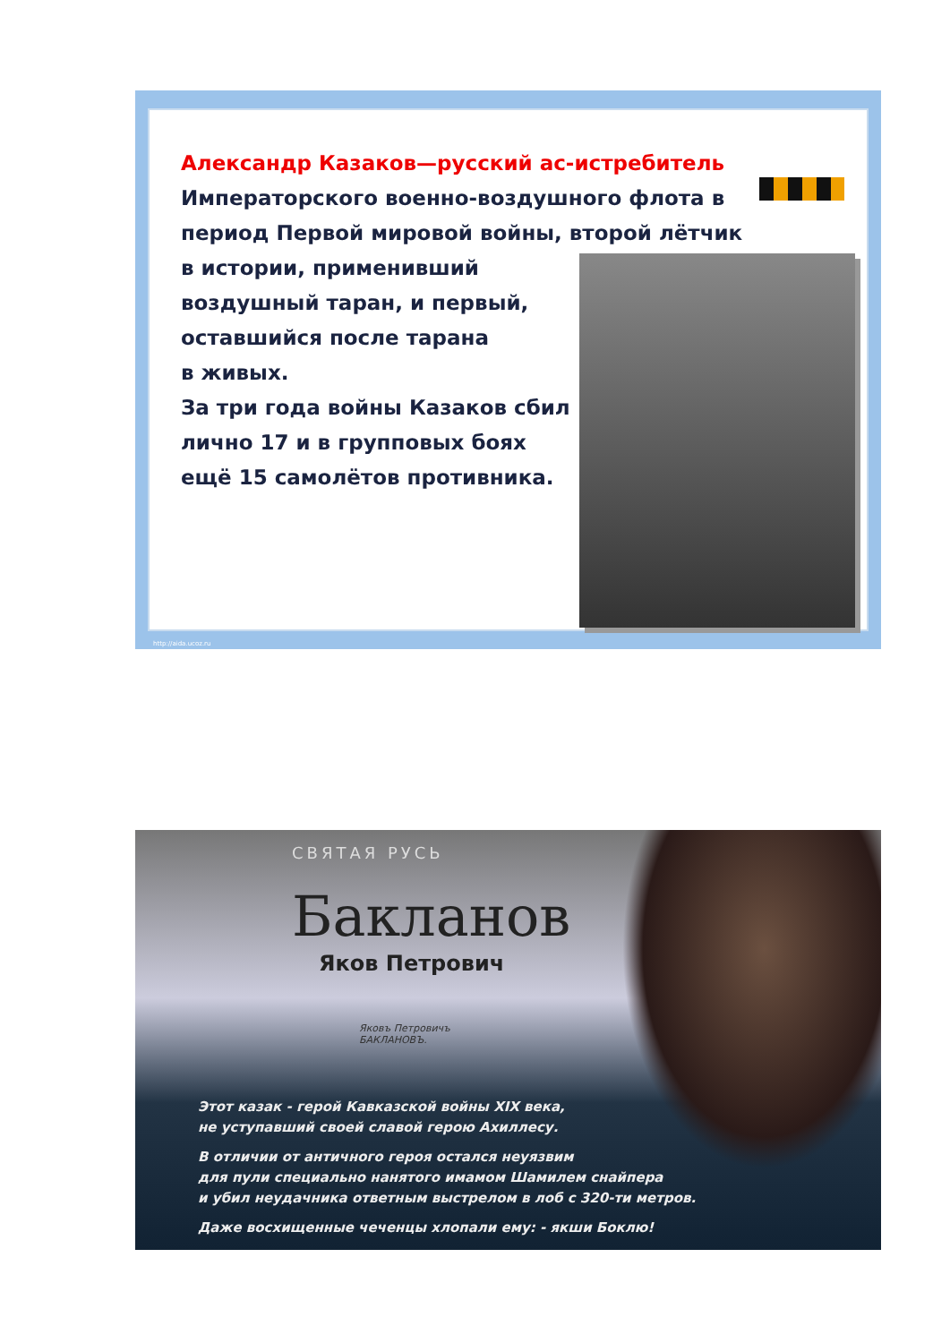Александр Казаков—русский ас-истребитель
Императорского военно-воздушного флота в период Первой мировой войны, второй лётчик
в истории, применивший
воздушный таран, и первый,
оставшийся после тарана
в живых.
За три года войны Казаков сбил
лично 17 и в групповых боях
ещё 15 самолётов противника.
http://aida.ucoz.ru
СВЯТАЯ РУСЬ
Бакланов
Яков Петрович
Яковъ Петровичъ
БАКЛАНОВЪ.
Этот казак - герой Кавказской войны XIX века,
не уступавший своей славой герою Ахиллесу.
В отличии от античного героя остался неуязвим
для пули специально нанятого имамом Шамилем снайпера
и убил неудачника ответным выстрелом в лоб с 320-ти метров.
Даже восхищенные чеченцы хлопали ему: - якши Боклю!